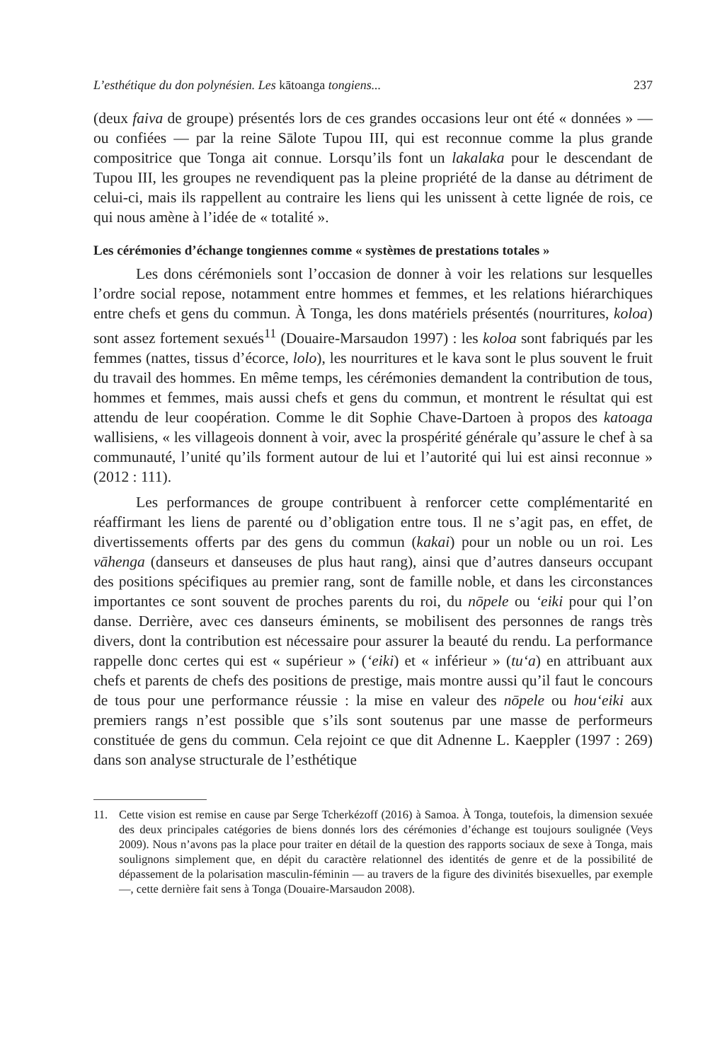L’esthétique du don polynésien. Les kātoanga tongiens... 237
(deux faiva de groupe) présentés lors de ces grandes occasions leur ont été « données » — ou confiées — par la reine Sālote Tupou III, qui est reconnue comme la plus grande compositrice que Tonga ait connue. Lorsqu’ils font un lakalaka pour le descendant de Tupou III, les groupes ne revendiquent pas la pleine propriété de la danse au détriment de celui-ci, mais ils rappellent au contraire les liens qui les unissent à cette lignée de rois, ce qui nous amène à l’idée de « totalité ».
Les cérémonies d’échange tongiennes comme « systèmes de prestations totales »
Les dons cérémoniels sont l’occasion de donner à voir les relations sur lesquelles l’ordre social repose, notamment entre hommes et femmes, et les relations hiérarchiques entre chefs et gens du commun. À Tonga, les dons matériels présentés (nourritures, koloa) sont assez fortement sexués<sup>11</sup> (Douaire-Marsaudon 1997) : les koloa sont fabriqués par les femmes (nattes, tissus d’écorce, lolo), les nourritures et le kava sont le plus souvent le fruit du travail des hommes. En même temps, les cérémonies demandent la contribution de tous, hommes et femmes, mais aussi chefs et gens du commun, et montrent le résultat qui est attendu de leur coopération. Comme le dit Sophie Chave-Dartoen à propos des katoaga wallisiens, « les villageois donnent à voir, avec la prospérité générale qu’assure le chef à sa communauté, l’unité qu’ils forment autour de lui et l’autorité qui lui est ainsi reconnue » (2012 : 111).
Les performances de groupe contribuent à renforcer cette complémentarité en réaffirmant les liens de parenté ou d’obligation entre tous. Il ne s’agit pas, en effet, de divertissements offerts par des gens du commun (kakai) pour un noble ou un roi. Les vāhenga (danseurs et danseuses de plus haut rang), ainsi que d’autres danseurs occupant des positions spécifiques au premier rang, sont de famille noble, et dans les circonstances importantes ce sont souvent de proches parents du roi, du nōpele ou ‘eiki pour qui l’on danse. Derrière, avec ces danseurs éminents, se mobilisent des personnes de rangs très divers, dont la contribution est nécessaire pour assurer la beauté du rendu. La performance rappelle donc certes qui est « supérieur » (‘eiki) et « inférieur » (tu‘a) en attribuant aux chefs et parents de chefs des positions de prestige, mais montre aussi qu’il faut le concours de tous pour une performance réussie : la mise en valeur des nōpele ou hou‘eiki aux premiers rangs n’est possible que s’ils sont soutenus par une masse de performeurs constituée de gens du commun. Cela rejoint ce que dit Adnenne L. Kaeppler (1997 : 269) dans son analyse structurale de l’esthétique
11. Cette vision est remise en cause par Serge Tcherkézoff (2016) à Samoa. À Tonga, toutefois, la dimension sexuée des deux principales catégories de biens donnés lors des cérémonies d’échange est toujours soulignée (Veys 2009). Nous n’avons pas la place pour traiter en détail de la question des rapports sociaux de sexe à Tonga, mais soulignons simplement que, en dépit du caractère relationnel des identités de genre et de la possibilité de dépassement de la polarisation masculin-féminin — au travers de la figure des divinités bisexuelles, par exemple —, cette dernière fait sens à Tonga (Douaire-Marsaudon 2008).